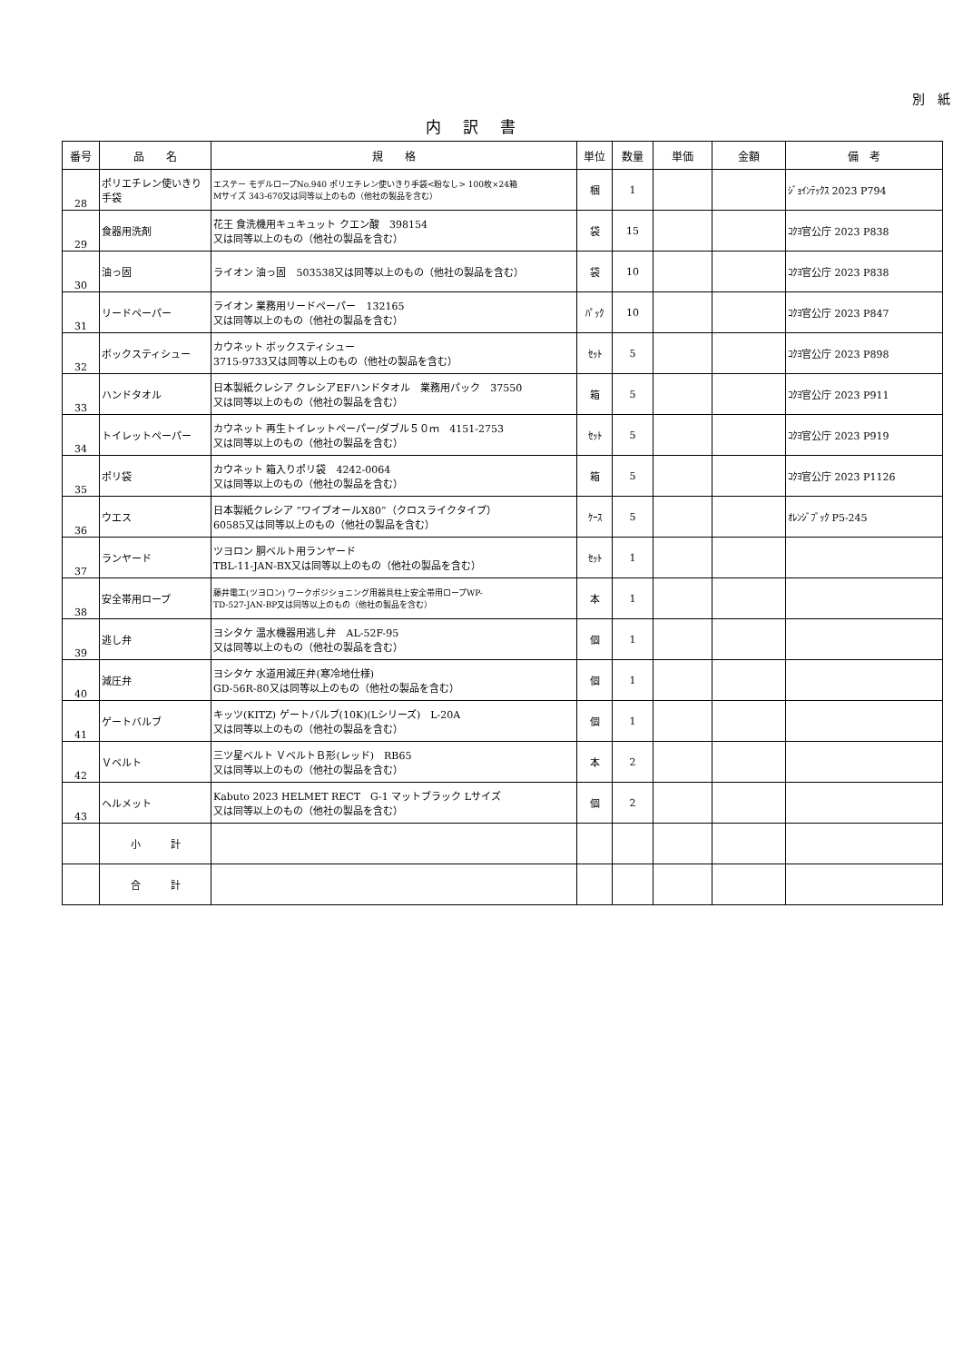別　紙
内訳書
| 番号 | 品 名 | 規 格 | 単位 | 数量 | 単価 | 金額 | 備 考 |
| --- | --- | --- | --- | --- | --- | --- | --- |
| 28 | ポリエチレン使いきり手袋 | エステー モデルロープNo.940 ポリエチレン使いきり手袋<粉なし> 100枚×24箱 Mサイズ 343-670又は同等以上のもの（他社の製品を含む） | 梱 | 1 | | | ｼﾞｮｲﾝﾃｯｸｽ 2023 P794 |
| 29 | 食器用洗剤 | 花王 食洗機用キュキュット クエン酸 398154 又は同等以上のもの（他社の製品を含む） | 袋 | 15 | | | ｺｸﾖ官公庁 2023 P838 |
| 30 | 油っ固 | ライオン 油っ固 503538又は同等以上のもの（他社の製品を含む） | 袋 | 10 | | | ｺｸﾖ官公庁 2023 P838 |
| 31 | リードペーパー | ライオン 業務用リードペーパー 132165 又は同等以上のもの（他社の製品を含む） | ﾊﾟｯｸ | 10 | | | ｺｸﾖ官公庁 2023 P847 |
| 32 | ボックスティシュー | カウネット ボックスティシュー 3715-9733又は同等以上のもの（他社の製品を含む） | ｾｯﾄ | 5 | | | ｺｸﾖ官公庁 2023 P898 |
| 33 | ハンドタオル | 日本製紙クレシア クレシアEFハンドタオル 業務用パック 37550 又は同等以上のもの（他社の製品を含む） | 箱 | 5 | | | ｺｸﾖ官公庁 2023 P911 |
| 34 | トイレットペーパー | カウネット 再生トイレットペーパー/ダブル５０ｍ 4151-2753 又は同等以上のもの（他社の製品を含む） | ｾｯﾄ | 5 | | | ｺｸﾖ官公庁 2023 P919 |
| 35 | ポリ袋 | カウネット 箱入りポリ袋 4242-0064 又は同等以上のもの（他社の製品を含む） | 箱 | 5 | | | ｺｸﾖ官公庁 2023 P1126 |
| 36 | ウエス | 日本製紙クレシア ”ワイプオールX80”（クロスライクタイプ） 60585又は同等以上のもの（他社の製品を含む） | ｹｰｽ | 5 | | | ｵﾚﾝｼﾞﾌﾞｯｸ P5-245 |
| 37 | ランヤード | ツヨロン 胴ベルト用ランヤード TBL-11-JAN-BX又は同等以上のもの（他社の製品を含む） | ｾｯﾄ | 1 | | | |
| 38 | 安全帯用ロープ | 藤井電工(ツヨロン) ワークポジショニング用器具柱上安全帯用ロープWP- TD-527-JAN-BP又は同等以上のもの（他社の製品を含む） | 本 | 1 | | | |
| 39 | 逃し弁 | ヨシタケ 温水機器用逃し弁 AL-52F-95 又は同等以上のもの（他社の製品を含む） | 個 | 1 | | | |
| 40 | 減圧弁 | ヨシタケ 水道用減圧弁(寒冷地仕様) GD-56R-80又は同等以上のもの（他社の製品を含む） | 個 | 1 | | | |
| 41 | ゲートバルブ | キッツ(KITZ) ゲートバルブ(10K)(Lシリーズ) L-20A 又は同等以上のもの（他社の製品を含む） | 個 | 1 | | | |
| 42 | Ｖベルト | 三ツ星ベルト ＶベルトＢ形(レッド) RB65 又は同等以上のもの（他社の製品を含む） | 本 | 2 | | | |
| 43 | ヘルメット | Kabuto 2023 HELMET RECT G-1 マットブラック Lサイズ 又は同等以上のもの（他社の製品を含む） | 個 | 2 | | | |
| | 小 計 | | | | | | |
| | 合 計 | | | | | | |